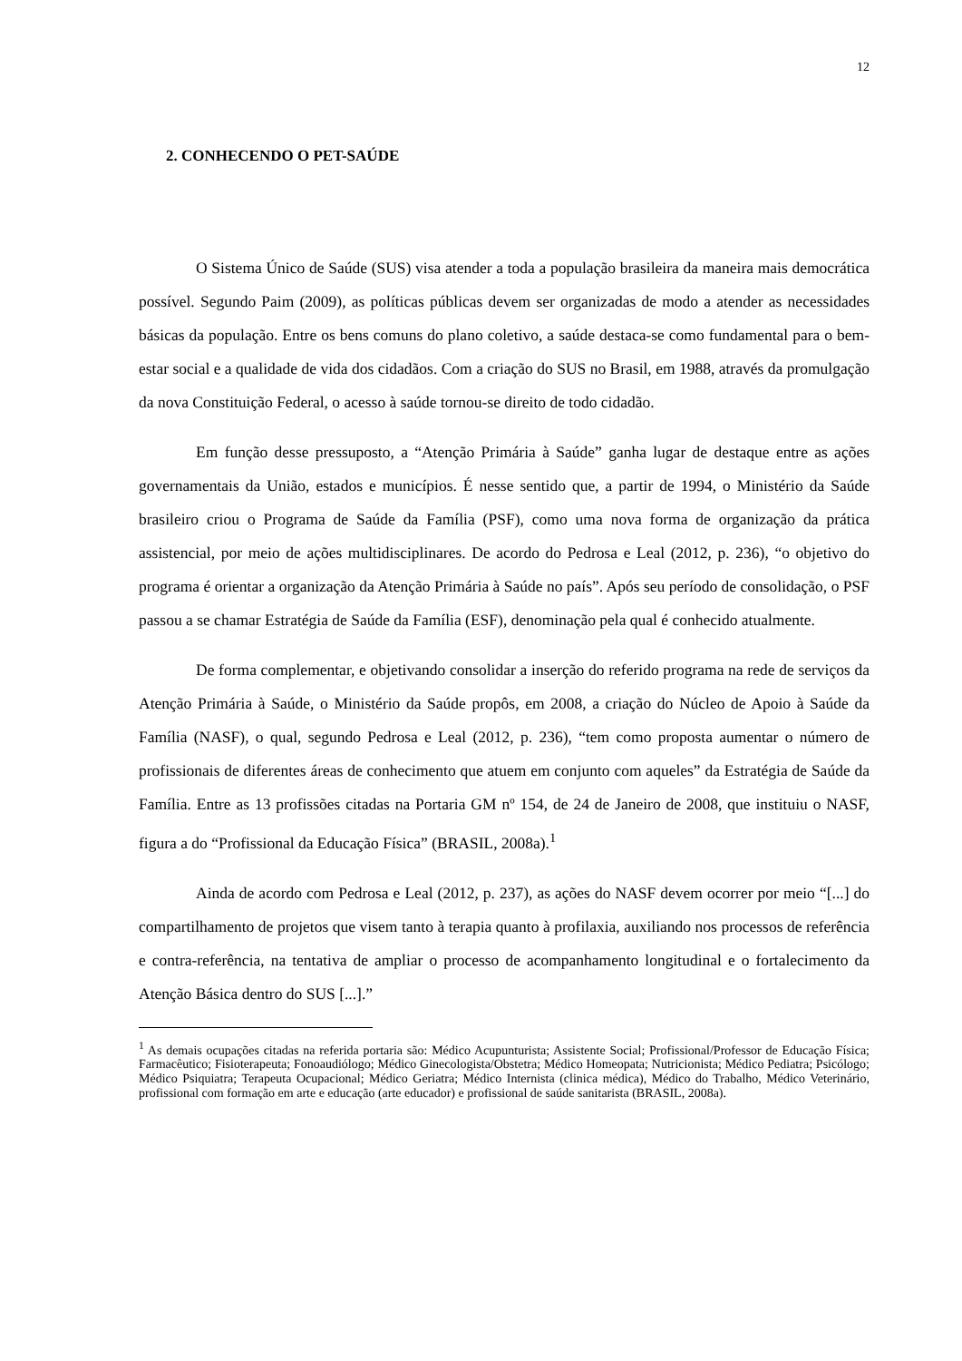12
2. CONHECENDO O PET-SAÚDE
O Sistema Único de Saúde (SUS) visa atender a toda a população brasileira da maneira mais democrática possível. Segundo Paim (2009), as políticas públicas devem ser organizadas de modo a atender as necessidades básicas da população. Entre os bens comuns do plano coletivo, a saúde destaca-se como fundamental para o bem-estar social e a qualidade de vida dos cidadãos. Com a criação do SUS no Brasil, em 1988, através da promulgação da nova Constituição Federal, o acesso à saúde tornou-se direito de todo cidadão.
Em função desse pressuposto, a “Atenção Primária à Saúde” ganha lugar de destaque entre as ações governamentais da União, estados e municípios. É nesse sentido que, a partir de 1994, o Ministério da Saúde brasileiro criou o Programa de Saúde da Família (PSF), como uma nova forma de organização da prática assistencial, por meio de ações multidisciplinares. De acordo do Pedrosa e Leal (2012, p. 236), “o objetivo do programa é orientar a organização da Atenção Primária à Saúde no país”. Após seu período de consolidação, o PSF passou a se chamar Estratégia de Saúde da Família (ESF), denominação pela qual é conhecido atualmente.
De forma complementar, e objetivando consolidar a inserção do referido programa na rede de serviços da Atenção Primária à Saúde, o Ministério da Saúde propôs, em 2008, a criação do Núcleo de Apoio à Saúde da Família (NASF), o qual, segundo Pedrosa e Leal (2012, p. 236), “tem como proposta aumentar o número de profissionais de diferentes áreas de conhecimento que atuem em conjunto com aqueles” da Estratégia de Saúde da Família. Entre as 13 profissões citadas na Portaria GM nº 154, de 24 de Janeiro de 2008, que instituiu o NASF, figura a do “Profissional da Educação Física” (BRASIL, 2008a).<sup>1</sup>
Ainda de acordo com Pedrosa e Leal (2012, p. 237), as ações do NASF devem ocorrer por meio “[...] do compartilhamento de projetos que visem tanto à terapia quanto à profilaxia, auxiliando nos processos de referência e contra-referência, na tentativa de ampliar o processo de acompanhamento longitudinal e o fortalecimento da Atenção Básica dentro do SUS [...].”
<sup>1</sup> As demais ocupações citadas na referida portaria são: Médico Acupunturista; Assistente Social; Profissional/Professor de Educação Física; Farmacêutico; Fisioterapeuta; Fonoaudiólogo; Médico Ginecologista/Obstetra; Médico Homeopata; Nutricionista; Médico Pediatra; Psicólogo; Médico Psiquiatra; Terapeuta Ocupacional; Médico Geriatra; Médico Internista (clinica médica), Médico do Trabalho, Médico Veterinário, profissional com formação em arte e educação (arte educador) e profissional de saúde sanitarista (BRASIL, 2008a).